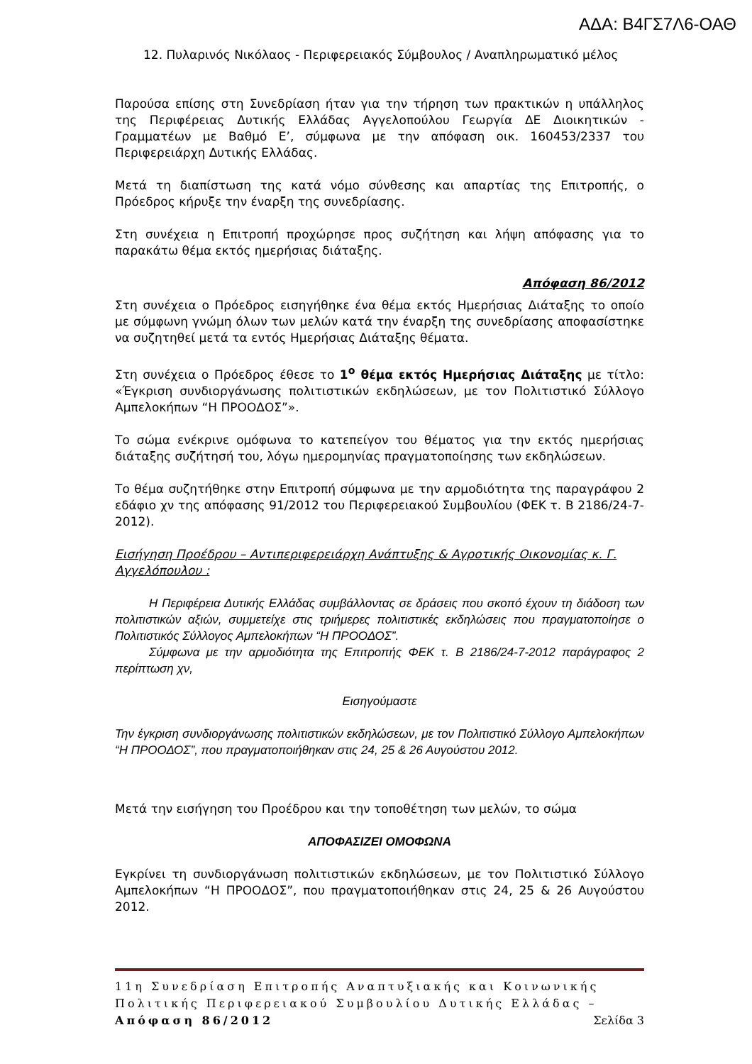ΑΔΑ: Β4ΓΣ7Λ6-ΟΑΘ
12. Πυλαρινός Νικόλαος - Περιφερειακός Σύμβουλος / Αναπληρωματικό μέλος
Παρούσα επίσης στη Συνεδρίαση ήταν για την τήρηση των πρακτικών η υπάλληλος της Περιφέρειας Δυτικής Ελλάδας Αγγελοπούλου Γεωργία ΔΕ Διοικητικών - Γραμματέων με Βαθμό Ε’, σύμφωνα με την απόφαση οικ. 160453/2337 του Περιφερειάρχη Δυτικής Ελλάδας.
Μετά τη διαπίστωση της κατά νόμο σύνθεσης και απαρτίας της Επιτροπής, ο Πρόεδρος κήρυξε την έναρξη της συνεδρίασης.
Στη συνέχεια η Επιτροπή προχώρησε προς συζήτηση και λήψη απόφασης για το παρακάτω θέμα εκτός ημερήσιας διάταξης.
Απόφαση 86/2012
Στη συνέχεια ο Πρόεδρος εισηγήθηκε ένα θέμα εκτός Ημερήσιας Διάταξης το οποίο με σύμφωνη γνώμη όλων των μελών κατά την έναρξη της συνεδρίασης αποφασίστηκε να συζητηθεί μετά τα εντός Ημερήσιας Διάταξης θέματα.
Στη συνέχεια ο Πρόεδρος έθεσε το 1<sup>ο</sup> θέμα εκτός Ημερήσιας Διάταξης με τίτλο: «Έγκριση συνδιοργάνωσης πολιτιστικών εκδηλώσεων, με τον Πολιτιστικό Σύλλογο Αμπελοκήπων “Η ΠΡΟΟΔΟΣ”».
Το σώμα ενέκρινε ομόφωνα το κατεπείγον του θέματος για την εκτός ημερήσιας διάταξης συζήτησή του, λόγω ημερομηνίας πραγματοποίησης των εκδηλώσεων.
Το θέμα συζητήθηκε στην Επιτροπή σύμφωνα με την αρμοδιότητα της παραγράφου 2 εδάφιο χν της απόφασης 91/2012 του Περιφερειακού Συμβουλίου (ΦΕΚ τ. Β 2186/24-7-2012).
Εισήγηση Προέδρου – Αντιπεριφερειάρχη Ανάπτυξης & Αγροτικής Οικονομίας κ. Γ. Αγγελόπουλου :
Η Περιφέρεια Δυτικής Ελλάδας συμβάλλοντας σε δράσεις που σκοπό έχουν τη διάδοση των πολιτιστικών αξιών, συμμετείχε στις τριήμερες πολιτιστικές εκδηλώσεις που πραγματοποίησε ο Πολιτιστικός Σύλλογος Αμπελοκήπων “Η ΠΡΟΟΔΟΣ”.
Σύμφωνα με την αρμοδιότητα της Επιτροπής ΦΕΚ τ. Β 2186/24-7-2012 παράγραφος 2 περίπτωση χν,
Εισηγούμαστε
Την έγκριση συνδιοργάνωσης πολιτιστικών εκδηλώσεων, με τον Πολιτιστικό Σύλλογο Αμπελοκήπων “Η ΠΡΟΟΔΟΣ”, που πραγματοποιήθηκαν στις 24, 25 & 26 Αυγούστου 2012.
Μετά την εισήγηση του Προέδρου και την τοποθέτηση των μελών, το σώμα
ΑΠΟΦΑΣΙΖΕΙ ΟΜΟΦΩΝΑ
Εγκρίνει τη συνδιοργάνωση πολιτιστικών εκδηλώσεων, με τον Πολιτιστικό Σύλλογο Αμπελοκήπων “Η ΠΡΟΟΔΟΣ”, που πραγματοποιήθηκαν στις 24, 25 & 26 Αυγούστου 2012.
11η Συνεδρίαση Επιτροπής Αναπτυξιακής και Κοινωνικής Πολιτικής Περιφερειακού Συμβουλίου Δυτικής Ελλάδας – Απόφαση 86/2012 Σελίδα 3